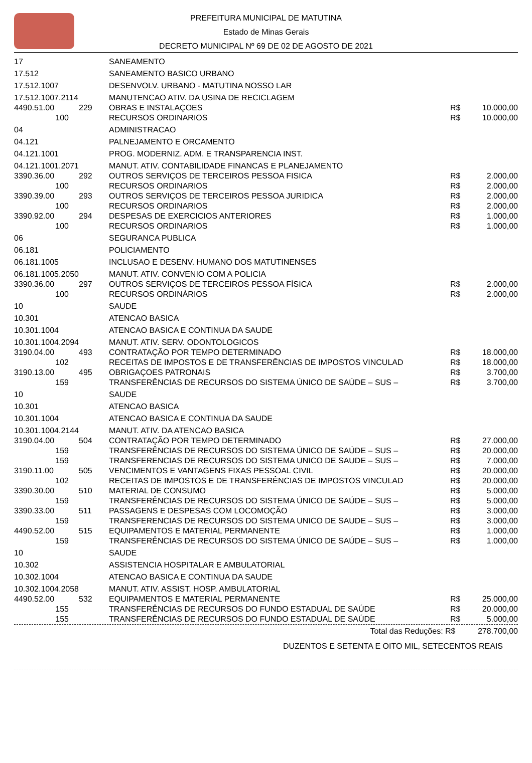PREFEITURA MUNICIPAL DE MATUTINA
Estado de Minas Gerais
DECRETO MUNICIPAL Nº 69 DE 02 DE AGOSTO DE 2021
| 17 | | SANEAMENTO | | |
| 17.512 | | SANEAMENTO BASICO URBANO | | |
| 17.512.1007 | | DESENVOLV. URBANO - MATUTINA NOSSO LAR | | |
| 17.512.1007.2114 | | MANUTENCAO ATIV. DA USINA DE RECICLAGEM | | |
| 4490.51.00 | 229 | OBRAS E INSTALAÇOES | R$ | 10.000,00 |
| 100 | | RECURSOS ORDINARIOS | R$ | 10.000,00 |
| 04 | | ADMINISTRACAO | | |
| 04.121 | | PALNEJAMENTO E ORCAMENTO | | |
| 04.121.1001 | | PROG. MODERNIZ. ADM. E TRANSPARENCIA INST. | | |
| 04.121.1001.2071 | | MANUT. ATIV. CONTABILIDADE FINANCAS E PLANEJAMENTO | | |
| 3390.36.00 | 292 | OUTROS SERVIÇOS DE TERCEIROS PESSOA FISICA | R$ | 2.000,00 |
| 100 | | RECURSOS ORDINARIOS | R$ | 2.000,00 |
| 3390.39.00 | 293 | OUTROS SERVIÇOS DE TERCEIROS PESSOA JURIDICA | R$ | 2.000,00 |
| 100 | | RECURSOS ORDINARIOS | R$ | 2.000,00 |
| 3390.92.00 | 294 | DESPESAS DE EXERCICIOS ANTERIORES | R$ | 1.000,00 |
| 100 | | RECURSOS ORDINARIOS | R$ | 1.000,00 |
| 06 | | SEGURANCA PUBLICA | | |
| 06.181 | | POLICIAMENTO | | |
| 06.181.1005 | | INCLUSAO E DESENV. HUMANO DOS MATUTINENSES | | |
| 06.181.1005.2050 | | MANUT. ATIV. CONVENIO COM A POLICIA | | |
| 3390.36.00 | 297 | OUTROS SERVIÇOS DE TERCEIROS PESSOA FÍSICA | R$ | 2.000,00 |
| 100 | | RECURSOS ORDINÁRIOS | R$ | 2.000,00 |
| 10 | | SAUDE | | |
| 10.301 | | ATENCAO BASICA | | |
| 10.301.1004 | | ATENCAO BASICA E CONTINUA DA SAUDE | | |
| 10.301.1004.2094 | | MANUT. ATIV. SERV. ODONTOLOGICOS | | |
| 3190.04.00 | 493 | CONTRATAÇÃO POR TEMPO DETERMINADO | R$ | 18.000,00 |
| 102 | | RECEITAS DE IMPOSTOS E DE TRANSFERÊNCIAS DE IMPOSTOS VINCULAD | R$ | 18.000,00 |
| 3190.13.00 | 495 | OBRIGAÇOES PATRONAIS | R$ | 3.700,00 |
| 159 | | TRANSFERÊNCIAS DE RECURSOS DO SISTEMA ÚNICO DE SAÚDE – SUS – | R$ | 3.700,00 |
| 10 | | SAUDE | | |
| 10.301 | | ATENCAO BASICA | | |
| 10.301.1004 | | ATENCAO BASICA E CONTINUA DA SAUDE | | |
| 10.301.1004.2144 | | MANUT. ATIV. DA ATENCAO BASICA | | |
| 3190.04.00 | 504 | CONTRATAÇÃO POR TEMPO DETERMINADO | R$ | 27.000,00 |
| 159 | | TRANSFERÊNCIAS DE RECURSOS DO SISTEMA ÚNICO DE SAÚDE – SUS – | R$ | 20.000,00 |
| 159 | | TRANSFERENCIAS DE RECURSOS DO SISTEMA UNICO DE SAUDE – SUS – | R$ | 7.000,00 |
| 3190.11.00 | 505 | VENCIMENTOS E VANTAGENS FIXAS PESSOAL CIVIL | R$ | 20.000,00 |
| 102 | | RECEITAS DE IMPOSTOS E DE TRANSFERÊNCIAS DE IMPOSTOS VINCULAD | R$ | 20.000,00 |
| 3390.30.00 | 510 | MATERIAL DE CONSUMO | R$ | 5.000,00 |
| 159 | | TRANSFERÊNCIAS DE RECURSOS DO SISTEMA ÚNICO DE SAÚDE – SUS – | R$ | 5.000,00 |
| 3390.33.00 | 511 | PASSAGENS E DESPESAS COM LOCOMOÇÃO | R$ | 3.000,00 |
| 159 | | TRANSFERENCIAS DE RECURSOS DO SISTEMA UNICO DE SAUDE – SUS – | R$ | 3.000,00 |
| 4490.52.00 | 515 | EQUIPAMENTOS E MATERIAL PERMANENTE | R$ | 1.000,00 |
| 159 | | TRANSFERÊNCIAS DE RECURSOS DO SISTEMA ÚNICO DE SAÚDE – SUS – | R$ | 1.000,00 |
| 10 | | SAUDE | | |
| 10.302 | | ASSISTENCIA HOSPITALAR E AMBULATORIAL | | |
| 10.302.1004 | | ATENCAO BASICA E CONTINUA DA SAUDE | | |
| 10.302.1004.2058 | | MANUT. ATIV. ASSIST. HOSP. AMBULATORIAL | | |
| 4490.52.00 | 532 | EQUIPAMENTOS E MATERIAL PERMANENTE | R$ | 25.000,00 |
| 155 | | TRANSFERÊNCIAS DE RECURSOS DO FUNDO ESTADUAL DE SAÚDE | R$ | 20.000,00 |
| 155 | | TRANSFERÊNCIAS DE RECURSOS DO FUNDO ESTADUAL DE SAÚDE | R$ | 5.000,00 |
Total das Reduções: R$ 278.700,00
DUZENTOS E SETENTA E OITO MIL, SETECENTOS REAIS